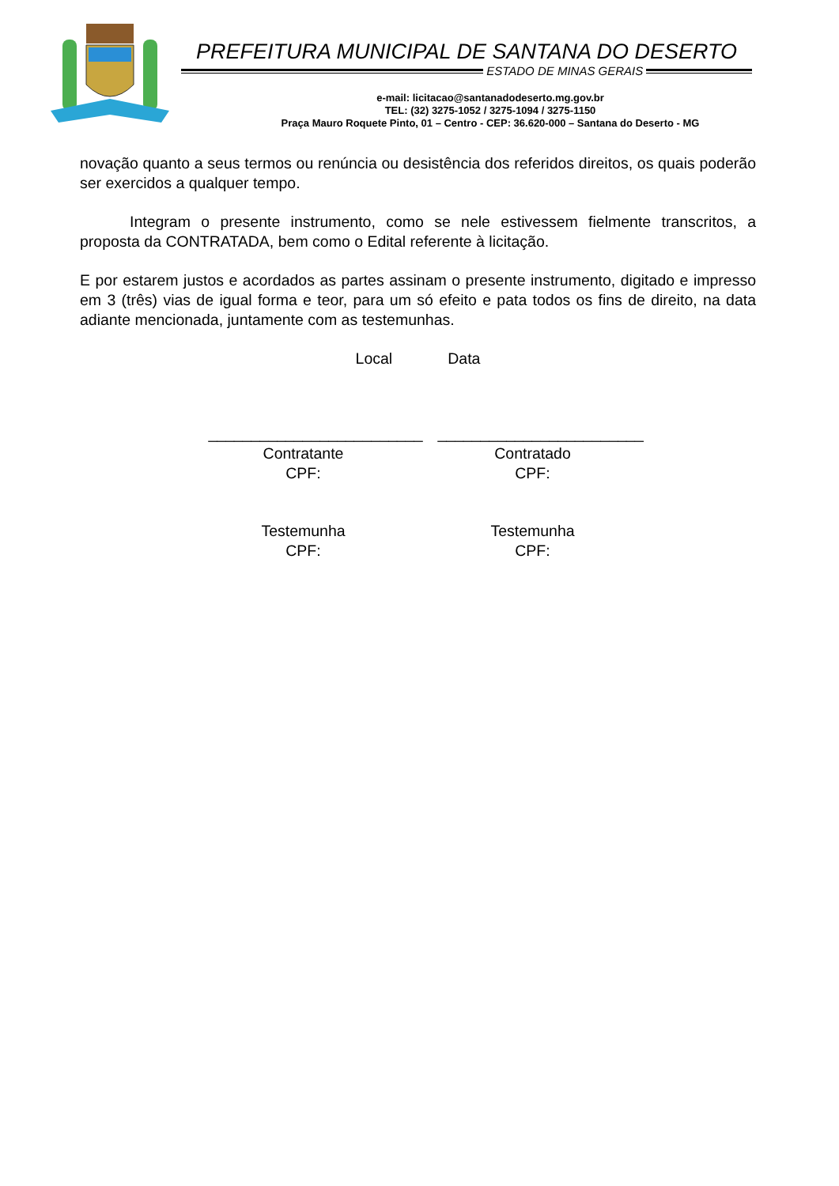PREFEITURA MUNICIPAL DE SANTANA DO DESERTO
ESTADO DE MINAS GERAIS
e-mail: licitacao@santanadodeserto.mg.gov.br
TEL: (32) 3275-1052 / 3275-1094 / 3275-1150
Praça Mauro Roquete Pinto, 01 – Centro - CEP: 36.620-000 – Santana do Deserto - MG
novação quanto a seus termos ou renúncia ou desistência dos referidos direitos, os quais poderão ser exercidos a qualquer tempo.
Integram o presente instrumento, como se nele estivessem fielmente transcritos, a proposta da CONTRATADA, bem como o Edital referente à licitação.
E por estarem justos e acordados as partes assinam o presente instrumento, digitado e impresso em 3 (três) vias de igual forma e teor, para um só efeito e pata todos os fins de direito, na data adiante mencionada, juntamente com as testemunhas.
Local Data
_________________________
Contratante
CPF:
________________________
Contratado
CPF:
Testemunha
CPF:
Testemunha
CPF: